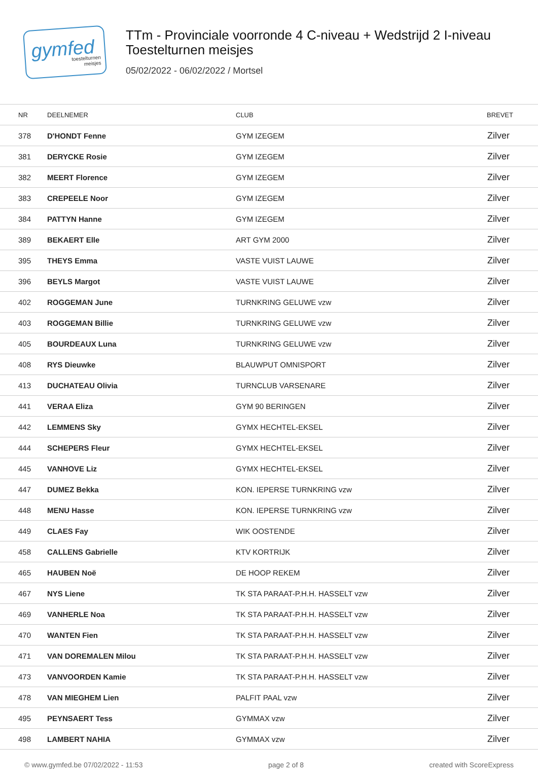gymfed
toestelturnen
meisjes
TTm - Provinciale voorronde 4 C-niveau + Wedstrijd 2 I-niveau
Toestelturnen meisjes
05/02/2022 - 06/02/2022 / Mortsel
| NR | DEELNEMER | CLUB | BREVET |
| --- | --- | --- | --- |
| 378 | D'HONDT Fenne | GYM IZEGEM | Zilver |
| 381 | DERYCKE Rosie | GYM IZEGEM | Zilver |
| 382 | MEERT Florence | GYM IZEGEM | Zilver |
| 383 | CREPEELE Noor | GYM IZEGEM | Zilver |
| 384 | PATTYN Hanne | GYM IZEGEM | Zilver |
| 389 | BEKAERT Elle | ART GYM 2000 | Zilver |
| 395 | THEYS Emma | VASTE VUIST LAUWE | Zilver |
| 396 | BEYLS Margot | VASTE VUIST LAUWE | Zilver |
| 402 | ROGGEMAN June | TURNKRING GELUWE vzw | Zilver |
| 403 | ROGGEMAN Billie | TURNKRING GELUWE vzw | Zilver |
| 405 | BOURDEAUX Luna | TURNKRING GELUWE vzw | Zilver |
| 408 | RYS Dieuwke | BLAUWPUT OMNISPORT | Zilver |
| 413 | DUCHATEAU Olivia | TURNCLUB VARSENARE | Zilver |
| 441 | VERAA Eliza | GYM 90 BERINGEN | Zilver |
| 442 | LEMMENS Sky | GYMX HECHTEL-EKSEL | Zilver |
| 444 | SCHEPERS Fleur | GYMX HECHTEL-EKSEL | Zilver |
| 445 | VANHOVE Liz | GYMX HECHTEL-EKSEL | Zilver |
| 447 | DUMEZ Bekka | KON. IEPERSE TURNKRING vzw | Zilver |
| 448 | MENU Hasse | KON. IEPERSE TURNKRING vzw | Zilver |
| 449 | CLAES Fay | WIK OOSTENDE | Zilver |
| 458 | CALLENS Gabrielle | KTV KORTRIJK | Zilver |
| 465 | HAUBEN Noë | DE HOOP REKEM | Zilver |
| 467 | NYS Liene | TK STA PARAAT-P.H.H. HASSELT vzw | Zilver |
| 469 | VANHERLE Noa | TK STA PARAAT-P.H.H. HASSELT vzw | Zilver |
| 470 | WANTEN Fien | TK STA PARAAT-P.H.H. HASSELT vzw | Zilver |
| 471 | VAN DOREMALEN Milou | TK STA PARAAT-P.H.H. HASSELT vzw | Zilver |
| 473 | VANVOORDEN Kamie | TK STA PARAAT-P.H.H. HASSELT vzw | Zilver |
| 478 | VAN MIEGHEM Lien | PALFIT PAAL vzw | Zilver |
| 495 | PEYNSAERT Tess | GYMMAX vzw | Zilver |
| 498 | LAMBERT NAHIA | GYMMAX vzw | Zilver |
© www.gymfed.be 07/02/2022 - 11:53 page 2 of 8 created with ScoreExpress